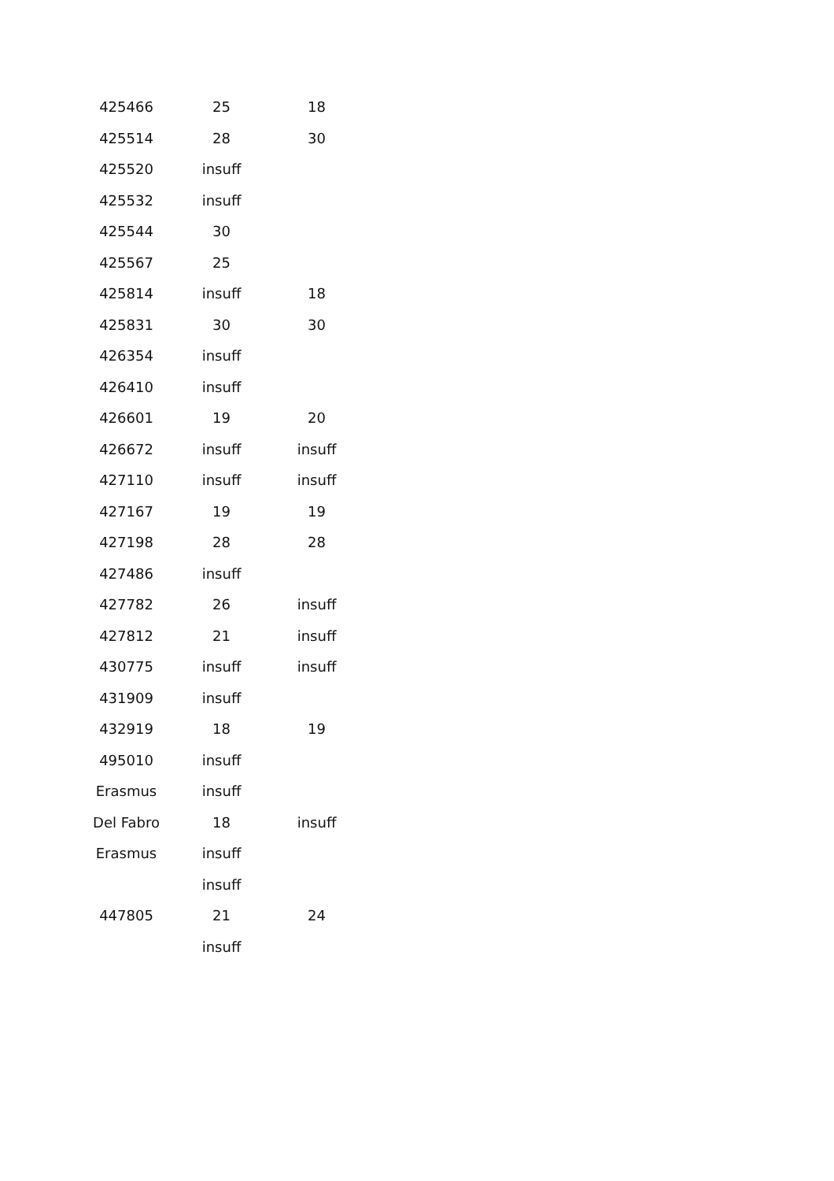| 425466 | 25 | 18 |
| 425514 | 28 | 30 |
| 425520 | insuff | |
| 425532 | insuff | |
| 425544 | 30 | |
| 425567 | 25 | |
| 425814 | insuff | 18 |
| 425831 | 30 | 30 |
| 426354 | insuff | |
| 426410 | insuff | |
| 426601 | 19 | 20 |
| 426672 | insuff | insuff |
| 427110 | insuff | insuff |
| 427167 | 19 | 19 |
| 427198 | 28 | 28 |
| 427486 | insuff | |
| 427782 | 26 | insuff |
| 427812 | 21 | insuff |
| 430775 | insuff | insuff |
| 431909 | insuff | |
| 432919 | 18 | 19 |
| 495010 | insuff | |
| Erasmus | insuff | |
| Del Fabro | 18 | insuff |
| Erasmus | insuff | |
| | insuff | |
| 447805 | 21 | 24 |
| | insuff | |